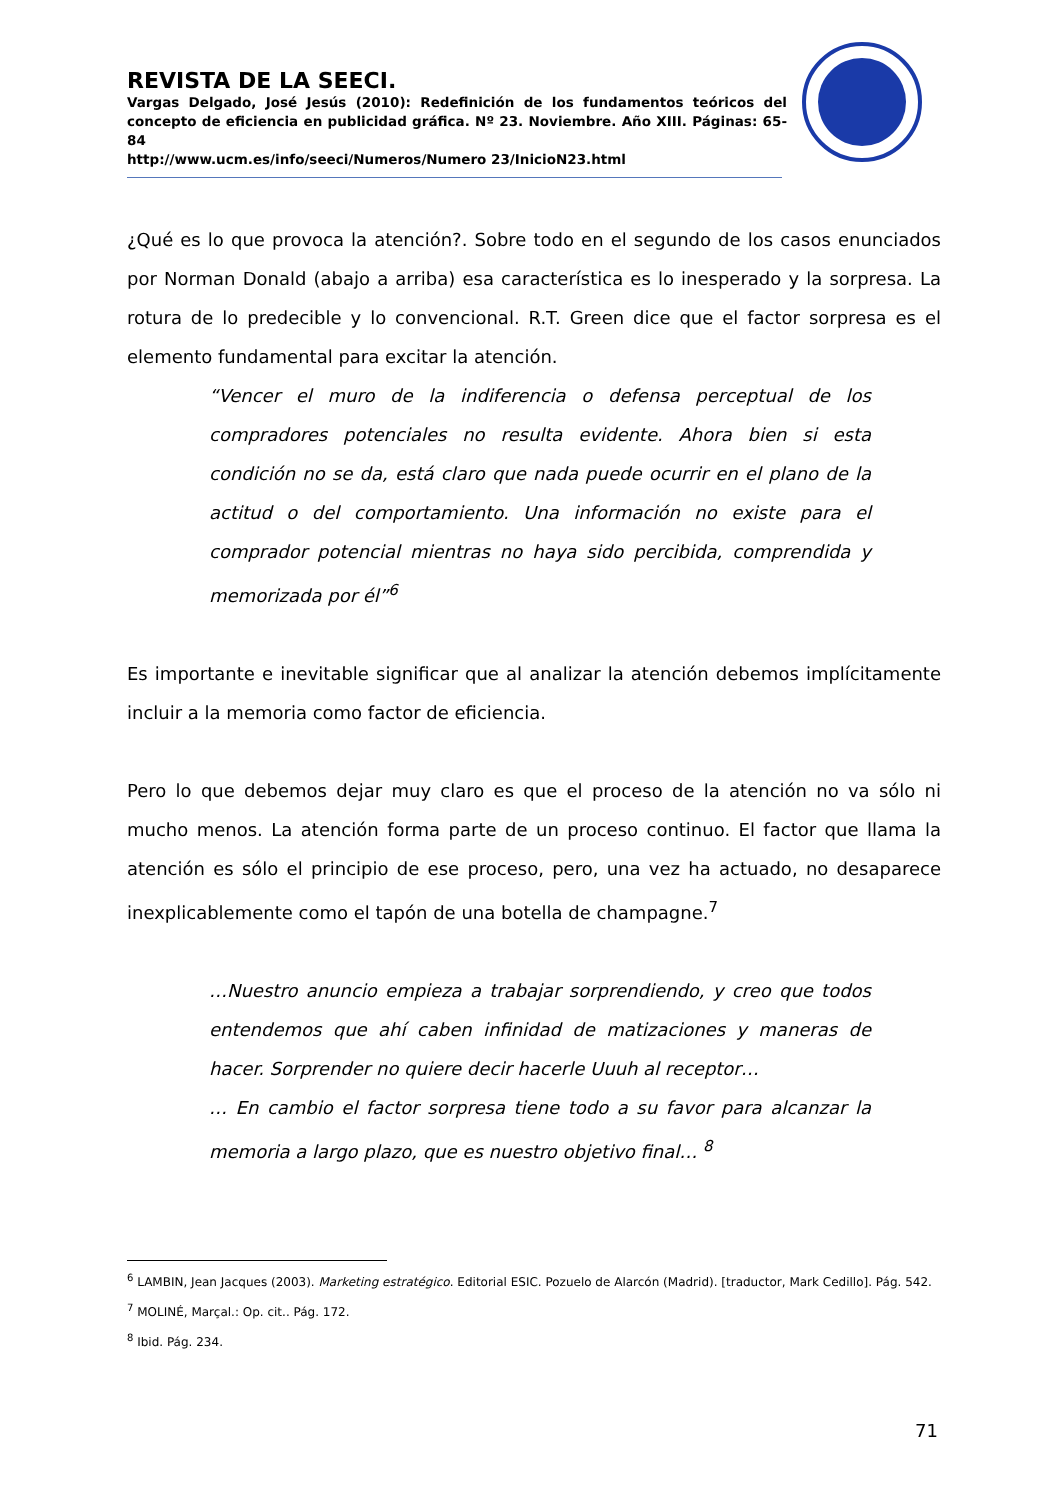REVISTA DE LA SEECI.
Vargas Delgado, José Jesús (2010): Redefinición de los fundamentos teóricos del concepto de eficiencia en publicidad gráfica. Nº 23. Noviembre. Año XIII. Páginas: 65-84
http://www.ucm.es/info/seeci/Numeros/Numero 23/InicioN23.html
¿Qué es lo que provoca la atención?. Sobre todo en el segundo de los casos enunciados por Norman Donald (abajo a arriba) esa característica es lo inesperado y la sorpresa. La rotura de lo predecible y lo convencional. R.T. Green dice que el factor sorpresa es el elemento fundamental para excitar la atención.
“Vencer el muro de la indiferencia o defensa perceptual de los compradores potenciales no resulta evidente. Ahora bien si esta condición no se da, está claro que nada puede ocurrir en el plano de la actitud o del comportamiento. Una información no existe para el comprador potencial mientras no haya sido percibida, comprendida y memorizada por él”<sup>6</sup>
Es importante e inevitable significar que al analizar la atención debemos implícitamente incluir a la memoria como factor de eficiencia.
Pero lo que debemos dejar muy claro es que el proceso de la atención no va sólo ni mucho menos. La atención forma parte de un proceso continuo. El factor que llama la atención es sólo el principio de ese proceso, pero, una vez ha actuado, no desaparece inexplicablemente como el tapón de una botella de champagne.<sup>7</sup>
…Nuestro anuncio empieza a trabajar sorprendiendo, y creo que todos entendemos que ahí caben infinidad de matizaciones y maneras de hacer. Sorprender no quiere decir hacerle Uuuh al receptor…
… En cambio el factor sorpresa tiene todo a su favor para alcanzar la memoria a largo plazo, que es nuestro objetivo final… <sup>8</sup>
<sup>6</sup> LAMBIN, Jean Jacques (2003). Marketing estratégico. Editorial ESIC. Pozuelo de Alarcón (Madrid). [traductor, Mark Cedillo]. Pág. 542.
<sup>7</sup> MOLINÉ, Marçal.: Op. cit.. Pág. 172.
<sup>8</sup> Ibid. Pág. 234.
71